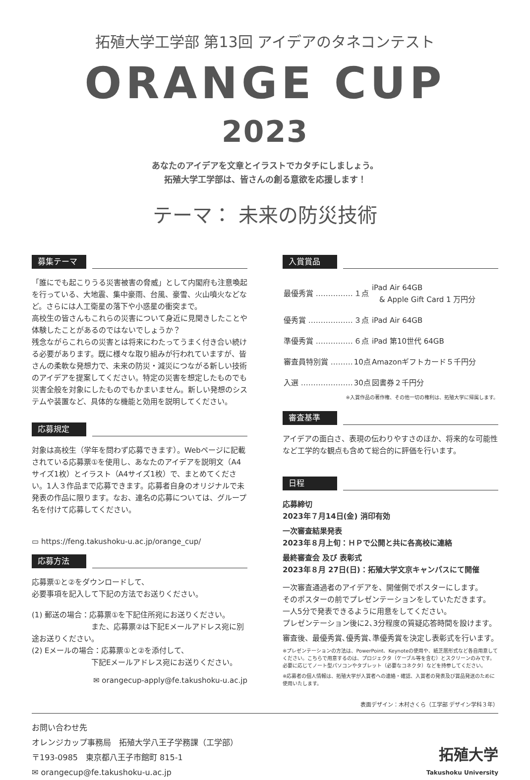拓殖大学工学部 第13回 アイデアのタネコンテスト
ORANGE CUP 2023
あなたのアイデアを文章とイラストでカタチにしましょう。
拓殖大学工学部は、皆さんの創る意欲を応援します！
テーマ： 未来の防災技術
募集テーマ
「誰にでも起こりうる災害被害の脅威」として内閣府も注意喚起を行っている、大地震、集中豪雨、台風、豪雪、火山噴火などなど。さらには人工衛星の落下や小惑星の衝突まで。
高校生の皆さんもこれらの災害について身近に見聞きしたことや体験したことがあるのではないでしょうか？
残念ながらこれらの災害とは将来にわたってうまく付き合い続ける必要があります。既に様々な取り組みが行われていますが、皆さんの柔軟な発想力で、未来の防災・減災につながる新しい技術のアイデアを提案してください。特定の災害を想定したものでも災害全般を対象にしたものでもかまいません。新しい発想のシステムや装置など、具体的な機能と効用を説明してください。
応募規定
対象は高校生（学年を問わず応募できます）。Webページに記載されている応募票①を使用し、あなたのアイデアを説明文（A4サイズ1枚）とイラスト（A4サイズ1枚）で、まとめてください。1人３作品まで応募できます。応募者自身のオリジナルで未発表の作品に限ります。なお、連名の応募については、グループ名を付けて応募してください。
▭ https://feng.takushoku-u.ac.jp/orange_cup/
応募方法
応募票①と②をダウンロードして、
必要事項を記入して下記の方法でお送りください。
(1) 郵送の場合：応募票①を下記住所宛にお送りください。
　　　　　　　　また、応募票②は下記Eメールアドレス宛に別途お送りください。
(2) Eメールの場合：応募票①と②を添付して、
　　　　　　　　下記Eメールアドレス宛にお送りください。
✉ orangecup-apply@fe.takushoku-u.ac.jp
入賞賞品
| 最優秀賞 …………… | １点 | iPad Air 64GB & Apple Gift Card 1 万円分 |
| 優秀賞 ……………… | ３点 | iPad Air 64GB |
| 準優秀賞 …………… | ６点 | iPad 第10世代 64GB |
| 審査員特別賞 ……… | 10点 | Amazonギフトカード５千円分 |
| 入選 ………………… | 30点 | 図書券２千円分 |
※入賞作品の著作権、その他一切の権利は、拓殖大学に帰属します。
審査基準
アイデアの面白さ、表現の伝わりやすさのほか、将来的な可能性など工学的な観点も含めて総合的に評価を行います。
日程
応募締切
2023年７月14日(金) 消印有効
一次審査結果発表
2023年８月上旬：ＨＰで公開と共に各高校に連絡
最終審査会 及び 表彰式
2023年８月 27日(日)：拓殖大学文京キャンパスにて開催
一次審査通過者のアイデアを、開催側でポスターにします。
そのポスターの前でプレゼンテーションをしていただきます。
一人5分で発表できるように用意をしてください。
プレゼンテーション後に2､3分程度の質疑応答時間を設けます。
審査後、最優秀賞､優秀賞､準優秀賞を決定し表彰式を行います。
※プレゼンテーションの方法は、PowerPoint、Keynoteの使用や、紙芝居形式など各自用意してください。こちらで用意するのは、プロジェクタ（ケーブル等を含む）とスクリーンのみです。必要に応じてノート型パソコンやタブレット（必要なコネクタ）などを持参してください。
※応募者の個人情報は、拓殖大学が入賞者への連絡・確認、入賞者の発表及び賞品発送のために使用いたします。
表面デザイン：木村さくら（工学部 デザイン学科３年）
お問い合わせ先
オレンジカップ事務局　拓殖大学八王子学務課（工学部）
〒193-0985　東京都八王子市館町 815-1
✉ orangecup@fe.takushoku-u.ac.jp
拓殖大学
Takushoku University